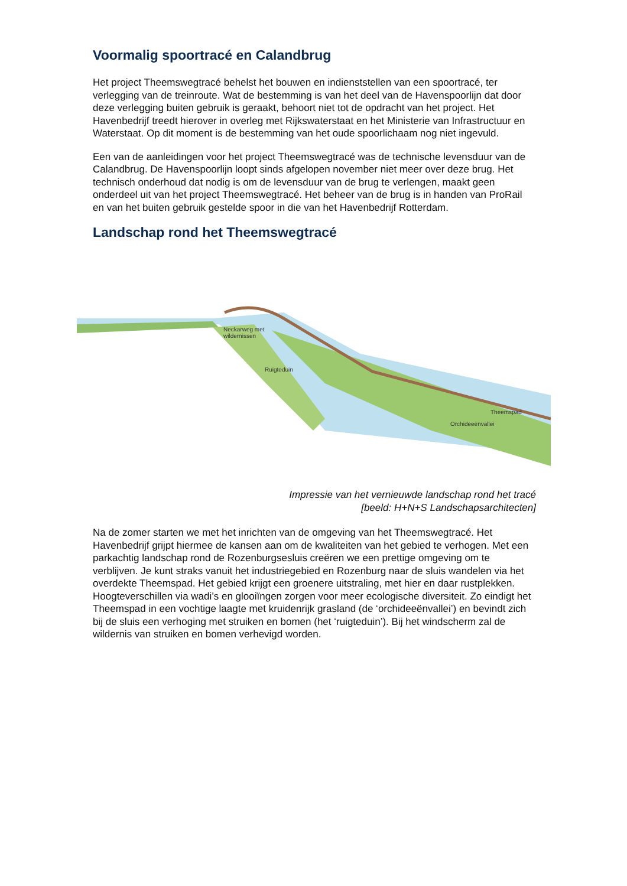Voormalig spoortracé en Calandbrug
Het project Theemswegtracé behelst het bouwen en indienststellen van een spoortracé, ter verlegging van de treinroute. Wat de bestemming is van het deel van de Havenspoorlijn dat door deze verlegging buiten gebruik is geraakt, behoort niet tot de opdracht van het project. Het Havenbedrijf treedt hierover in overleg met Rijkswaterstaat en het Ministerie van Infrastructuur en Waterstaat. Op dit moment is de bestemming van het oude spoorlichaam nog niet ingevuld.
Een van de aanleidingen voor het project Theemswegtracé was de technische levensduur van de Calandbrug. De Havenspoorlijn loopt sinds afgelopen november niet meer over deze brug. Het technisch onderhoud dat nodig is om de levensduur van de brug te verlengen, maakt geen onderdeel uit van het project Theemswegtracé. Het beheer van de brug is in handen van ProRail en van het buiten gebruik gestelde spoor in die van het Havenbedrijf Rotterdam.
Landschap rond het Theemswegtracé
Neckarweg met
wildernissen
Ruigteduin
Theemspad
Orchideeënvallei
Impressie van het vernieuwde landschap rond het tracé
[beeld: H+N+S Landschapsarchitecten]
Na de zomer starten we met het inrichten van de omgeving van het Theemswegtracé. Het Havenbedrijf grijpt hiermee de kansen aan om de kwaliteiten van het gebied te verhogen. Met een parkachtig landschap rond de Rozenburgsesluis creëren we een prettige omgeving om te verblijven. Je kunt straks vanuit het industriegebied en Rozenburg naar de sluis wandelen via het overdekte Theemspad. Het gebied krijgt een groenere uitstraling, met hier en daar rustplekken. Hoogteverschillen via wadi’s en glooiïngen zorgen voor meer ecologische diversiteit. Zo eindigt het Theemspad in een vochtige laagte met kruidenrijk grasland (de ‘orchideeënvallei’) en bevindt zich bij de sluis een verhoging met struiken en bomen (het ‘ruigteduin’). Bij het windscherm zal de wildernis van struiken en bomen verhevigd worden.